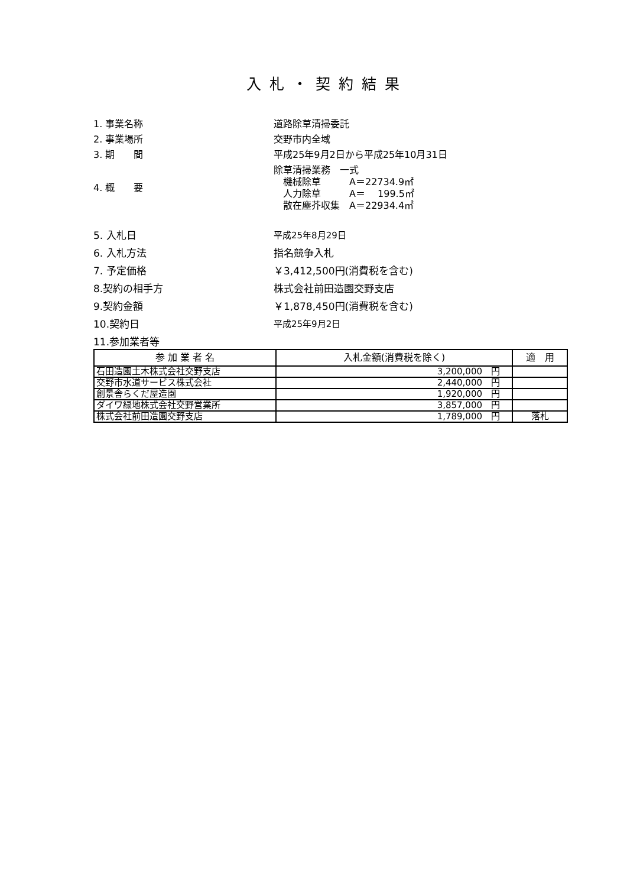入札・契約結果
1. 事業名称 道路除草清掃委託
2. 事業場所 交野市内全域
3. 期　　間 平成25年9月2日から平成25年10月31日
4. 概　　要
除草清掃業務　一式
　機械除草　　　A＝22734.9㎡
　人力除草　　　A＝　 199.5㎡
　散在塵芥収集　A＝22934.4㎡
5. 入札日 平成25年8月29日
6. 入札方法 指名競争入札
7. 予定価格 ￥3,412,500円(消費税を含む)
8.契約の相手方 株式会社前田造園交野支店
9.契約金額 ￥1,878,450円(消費税を含む)
10.契約日 平成25年9月2日
11.参加業者等
| 参 加 業 者 名 | 入札金額(消費税を除く) | 適 用 |
| --- | --- | --- |
| 石田造園土木株式会社交野支店 | 3,200,000 円 | |
| 交野市水道サービス株式会社 | 2,440,000 円 | |
| 創景舎らくだ屋造園 | 1,920,000 円 | |
| ダイワ緑地株式会社交野営業所 | 3,857,000 円 | |
| 株式会社前田造園交野支店 | 1,789,000 円 | 落札 |